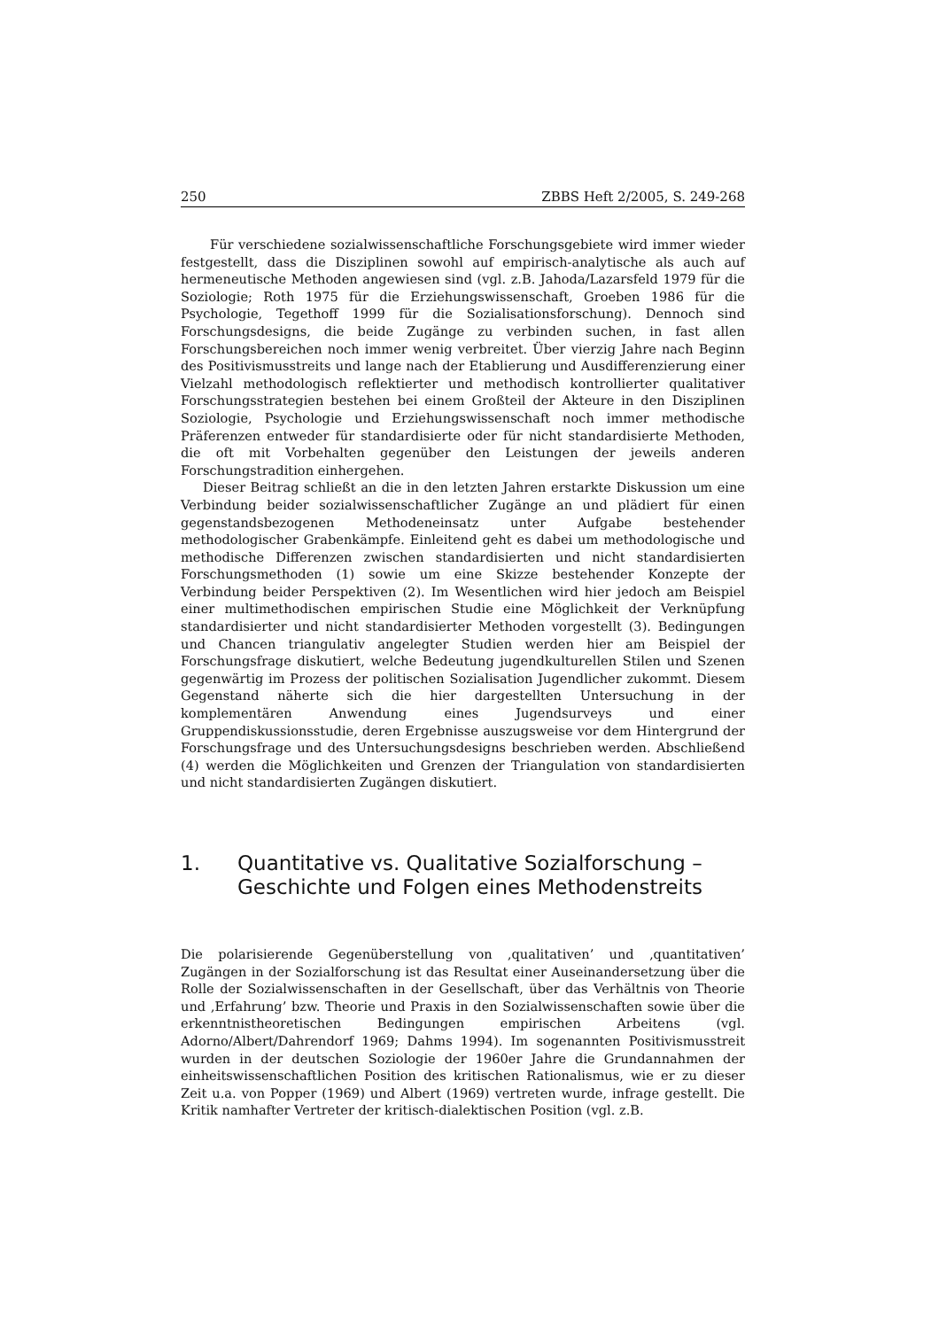250 ZBBS Heft 2/2005, S. 249-268
Für verschiedene sozialwissenschaftliche Forschungsgebiete wird immer wieder festgestellt, dass die Disziplinen sowohl auf empirisch-analytische als auch auf hermeneutische Methoden angewiesen sind (vgl. z.B. Jahoda/Lazarsfeld 1979 für die Soziologie; Roth 1975 für die Erziehungswissenschaft, Groeben 1986 für die Psychologie, Tegethoff 1999 für die Sozialisationsforschung). Dennoch sind Forschungsdesigns, die beide Zugänge zu verbinden suchen, in fast allen Forschungsbereichen noch immer wenig verbreitet. Über vierzig Jahre nach Beginn des Positivismusstreits und lange nach der Etablierung und Ausdifferenzierung einer Vielzahl methodologisch reflektierter und methodisch kontrollierter qualitativer Forschungsstrategien bestehen bei einem Großteil der Akteure in den Disziplinen Soziologie, Psychologie und Erziehungswissenschaft noch immer methodische Präferenzen entweder für standardisierte oder für nicht standardisierte Methoden, die oft mit Vorbehalten gegenüber den Leistungen der jeweils anderen Forschungstradition einhergehen.
Dieser Beitrag schließt an die in den letzten Jahren erstarkte Diskussion um eine Verbindung beider sozialwissenschaftlicher Zugänge an und plädiert für einen gegenstandsbezogenen Methodeneinsatz unter Aufgabe bestehender methodologischer Grabenkämpfe. Einleitend geht es dabei um methodologische und methodische Differenzen zwischen standardisierten und nicht standardisierten Forschungsmethoden (1) sowie um eine Skizze bestehender Konzepte der Verbindung beider Perspektiven (2). Im Wesentlichen wird hier jedoch am Beispiel einer multimethodischen empirischen Studie eine Möglichkeit der Verknüpfung standardisierter und nicht standardisierter Methoden vorgestellt (3). Bedingungen und Chancen triangulativ angelegter Studien werden hier am Beispiel der Forschungsfrage diskutiert, welche Bedeutung jugendkulturellen Stilen und Szenen gegenwärtig im Prozess der politischen Sozialisation Jugendlicher zukommt. Diesem Gegenstand näherte sich die hier dargestellten Untersuchung in der komplementären Anwendung eines Jugendsurveys und einer Gruppendiskussionsstudie, deren Ergebnisse auszugsweise vor dem Hintergrund der Forschungsfrage und des Untersuchungsdesigns beschrieben werden. Abschließend (4) werden die Möglichkeiten und Grenzen der Triangulation von standardisierten und nicht standardisierten Zugängen diskutiert.
1. Quantitative vs. Qualitative Sozialforschung – Geschichte und Folgen eines Methodenstreits
Die polarisierende Gegenüberstellung von ‚qualitativen’ und ‚quantitativen’ Zugängen in der Sozialforschung ist das Resultat einer Auseinandersetzung über die Rolle der Sozialwissenschaften in der Gesellschaft, über das Verhältnis von Theorie und ‚Erfahrung’ bzw. Theorie und Praxis in den Sozialwissenschaften sowie über die erkenntnistheoretischen Bedingungen empirischen Arbeitens (vgl. Adorno/Albert/Dahrendorf 1969; Dahms 1994). Im sogenannten Positivismusstreit wurden in der deutschen Soziologie der 1960er Jahre die Grundannahmen der einheitswissenschaftlichen Position des kritischen Rationalismus, wie er zu dieser Zeit u.a. von Popper (1969) und Albert (1969) vertreten wurde, infrage gestellt. Die Kritik namhafter Vertreter der kritisch-dialektischen Position (vgl. z.B.